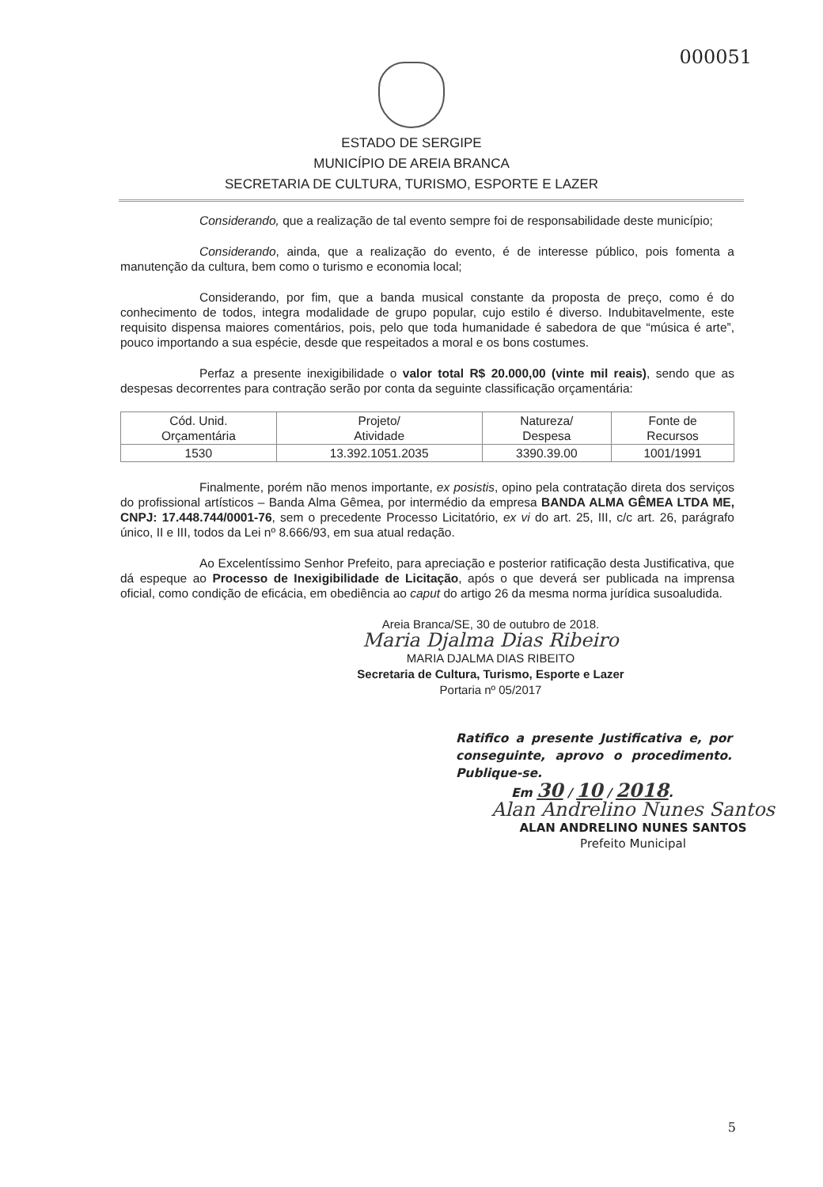000051
ESTADO DE SERGIPE
MUNICÍPIO DE AREIA BRANCA
SECRETARIA DE CULTURA, TURISMO, ESPORTE E LAZER
Considerando, que a realização de tal evento sempre foi de responsabilidade deste município;
Considerando, ainda, que a realização do evento, é de interesse público, pois fomenta a manutenção da cultura, bem como o turismo e economia local;
Considerando, por fim, que a banda musical constante da proposta de preço, como é do conhecimento de todos, integra modalidade de grupo popular, cujo estilo é diverso. Indubitavelmente, este requisito dispensa maiores comentários, pois, pelo que toda humanidade é sabedora de que “música é arte”, pouco importando a sua espécie, desde que respeitados a moral e os bons costumes.
Perfaz a presente inexigibilidade o valor total R$ 20.000,00 (vinte mil reais), sendo que as despesas decorrentes para contração serão por conta da seguinte classificação orçamentária:
| Cód. Unid. Orçamentária | Projeto/ Atividade | Natureza/ Despesa | Fonte de Recursos |
| --- | --- | --- | --- |
| 1530 | 13.392.1051.2035 | 3390.39.00 | 1001/1991 |
Finalmente, porém não menos importante, ex posistis, opino pela contratação direta dos serviços do profissional artísticos – Banda Alma Gêmea, por intermédio da empresa BANDA ALMA GÊMEA LTDA ME, CNPJ: 17.448.744/0001-76, sem o precedente Processo Licitatório, ex vi do art. 25, III, c/c art. 26, parágrafo único, II e III, todos da Lei nº 8.666/93, em sua atual redação.
Ao Excelentíssimo Senhor Prefeito, para apreciação e posterior ratificação desta Justificativa, que dá espeque ao Processo de Inexigibilidade de Licitação, após o que deverá ser publicada na imprensa oficial, como condição de eficácia, em obediência ao caput do artigo 26 da mesma norma jurídica susoaludida.
Areia Branca/SE, 30 de outubro de 2018.
Maria Djalma Dias Ribeiro
MARIA DJALMA DIAS RIBEITO
Secretaria de Cultura, Turismo, Esporte e Lazer
Portaria nº 05/2017
Ratifico a presente Justificativa e, por conseguinte, aprovo o procedimento. Publique-se.
Em 30 / 10 / 2018.
Alan Andrelino Nunes Santos
ALAN ANDRELINO NUNES SANTOS
Prefeito Municipal
5